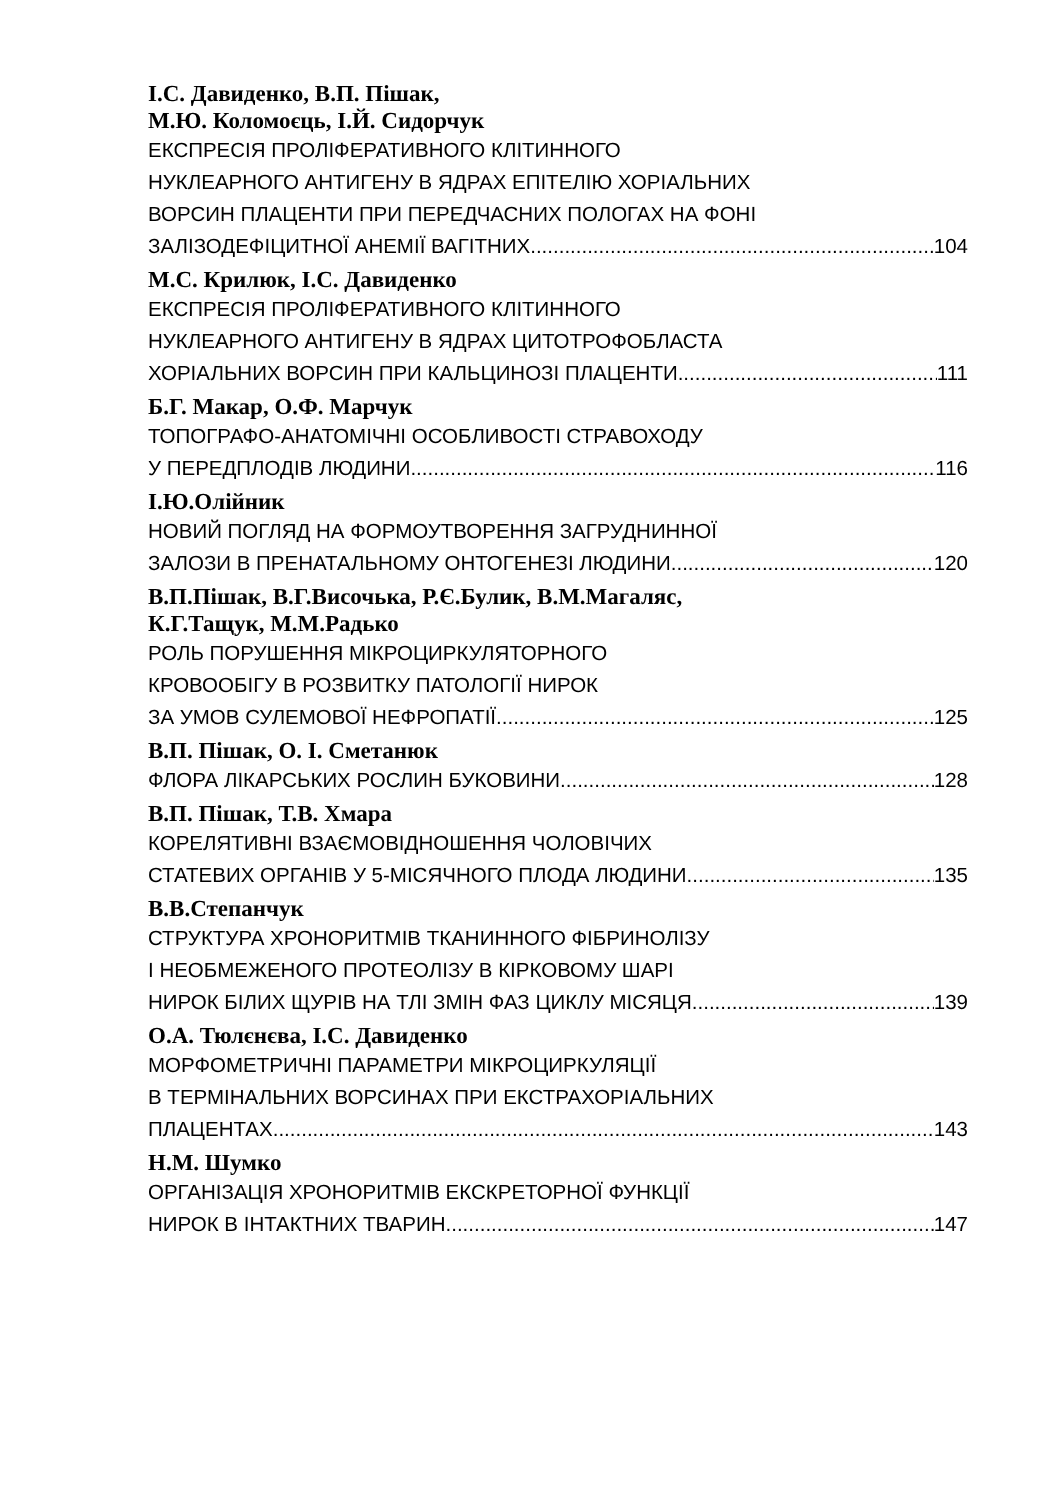І.С. Давиденко, В.П. Пішак,
М.Ю. Коломоєць, І.Й. Сидорчук
ЕКСПРЕСІЯ ПРОЛІФЕРАТИВНОГО КЛІТИННОГО
НУКЛЕАРНОГО АНТИГЕНУ В ЯДРАХ ЕПІТЕЛІЮ ХОРІАЛЬНИХ
ВОРСИН ПЛАЦЕНТИ ПРИ ПЕРЕДЧАСНИХ ПОЛОГАХ НА ФОНІ
ЗАЛІЗОДЕФІЦИТНОЇ АНЕМІЇ ВАГІТНИХ 104
М.С. Крилюк, І.С. Давиденко
ЕКСПРЕСІЯ ПРОЛІФЕРАТИВНОГО КЛІТИННОГО
НУКЛЕАРНОГО АНТИГЕНУ В ЯДРАХ ЦИТОТРОФОБЛАСТА
ХОРІАЛЬНИХ ВОРСИН ПРИ КАЛЬЦИНОЗІ ПЛАЦЕНТИ 111
Б.Г. Макар, О.Ф. Марчук
ТОПОГРАФО-АНАТОМІЧНІ ОСОБЛИВОСТІ СТРАВОХОДУ
У ПЕРЕДПЛОДІВ ЛЮДИНИ 116
І.Ю.Олійник
НОВИЙ ПОГЛЯД НА ФОРМОУТВОРЕННЯ ЗАГРУДНИННОЇ
ЗАЛОЗИ В ПРЕНАТАЛЬНОМУ ОНТОГЕНЕЗІ ЛЮДИНИ 120
В.П.Пішак, В.Г.Височька, Р.Є.Булик, В.М.Магаляс,
К.Г.Тащук, М.М.Радько
РОЛЬ ПОРУШЕННЯ МІКРОЦИРКУЛЯТОРНОГО
КРОВООБІГУ В РОЗВИТКУ ПАТОЛОГІЇ НИРОК
ЗА УМОВ СУЛЕМОВОЇ НЕФРОПАТІЇ 125
В.П. Пішак, О. І. Сметанюк
ФЛОРА ЛІКАРСЬКИХ РОСЛИН БУКОВИНИ 128
В.П. Пішак, Т.В. Хмара
КОРЕЛЯТИВНІ ВЗАЄМОВІДНОШЕННЯ ЧОЛОВІЧИХ
СТАТЕВИХ ОРГАНІВ У 5-МІСЯЧНОГО ПЛОДА ЛЮДИНИ 135
В.В.Степанчук
СТРУКТУРА ХРОНОРИТМІВ ТКАНИННОГО ФІБРИНОЛІЗУ
І НЕОБМЕЖЕНОГО ПРОТЕОЛІЗУ В КІРКОВОМУ ШАРІ
НИРОК БІЛИХ ЩУРІВ НА ТЛІ ЗМІН ФАЗ ЦИКЛУ МІСЯЦЯ 139
О.А. Тюлєнєва, І.С. Давиденко
МОРФОМЕТРИЧНІ ПАРАМЕТРИ МІКРОЦИРКУЛЯЦІЇ
В ТЕРМІНАЛЬНИХ ВОРСИНАХ ПРИ ЕКСТРАХОРІАЛЬНИХ
ПЛАЦЕНТАХ 143
Н.М. Шумко
ОРГАНІЗАЦІЯ ХРОНОРИТМІВ ЕКСКРЕТОРНОЇ ФУНКЦІЇ
НИРОК В ІНТАКТНИХ ТВАРИН 147